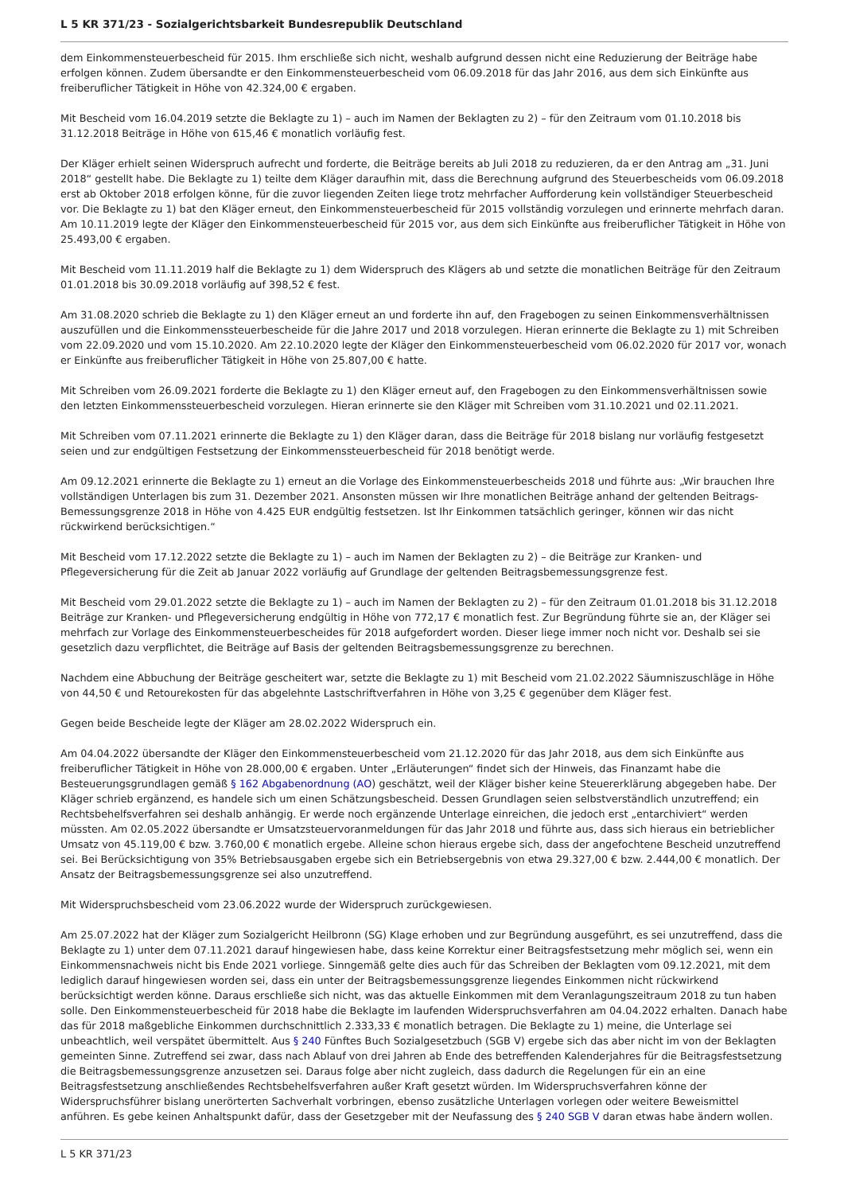L 5 KR 371/23 - Sozialgerichtsbarkeit Bundesrepublik Deutschland
dem Einkommensteuerbescheid für 2015. Ihm erschließe sich nicht, weshalb aufgrund dessen nicht eine Reduzierung der Beiträge habe erfolgen können. Zudem übersandte er den Einkommensteuerbescheid vom 06.09.2018 für das Jahr 2016, aus dem sich Einkünfte aus freiberuflicher Tätigkeit in Höhe von 42.324,00 € ergaben.
Mit Bescheid vom 16.04.2019 setzte die Beklagte zu 1) – auch im Namen der Beklagten zu 2) – für den Zeitraum vom 01.10.2018 bis 31.12.2018 Beiträge in Höhe von 615,46 € monatlich vorläufig fest.
Der Kläger erhielt seinen Widerspruch aufrecht und forderte, die Beiträge bereits ab Juli 2018 zu reduzieren, da er den Antrag am „31. Juni 2018“ gestellt habe. Die Beklagte zu 1) teilte dem Kläger daraufhin mit, dass die Berechnung aufgrund des Steuerbescheids vom 06.09.2018 erst ab Oktober 2018 erfolgen könne, für die zuvor liegenden Zeiten liege trotz mehrfacher Aufforderung kein vollständiger Steuerbescheid vor. Die Beklagte zu 1) bat den Kläger erneut, den Einkommensteuerbescheid für 2015 vollständig vorzulegen und erinnerte mehrfach daran. Am 10.11.2019 legte der Kläger den Einkommensteuerbescheid für 2015 vor, aus dem sich Einkünfte aus freiberuflicher Tätigkeit in Höhe von 25.493,00 € ergaben.
Mit Bescheid vom 11.11.2019 half die Beklagte zu 1) dem Widerspruch des Klägers ab und setzte die monatlichen Beiträge für den Zeitraum 01.01.2018 bis 30.09.2018 vorläufig auf 398,52 € fest.
Am 31.08.2020 schrieb die Beklagte zu 1) den Kläger erneut an und forderte ihn auf, den Fragebogen zu seinen Einkommensverhältnissen auszufüllen und die Einkommenssteuerbescheide für die Jahre 2017 und 2018 vorzulegen. Hieran erinnerte die Beklagte zu 1) mit Schreiben vom 22.09.2020 und vom 15.10.2020. Am 22.10.2020 legte der Kläger den Einkommensteuerbescheid vom 06.02.2020 für 2017 vor, wonach er Einkünfte aus freiberuflicher Tätigkeit in Höhe von 25.807,00 € hatte.
Mit Schreiben vom 26.09.2021 forderte die Beklagte zu 1) den Kläger erneut auf, den Fragebogen zu den Einkommensverhältnissen sowie den letzten Einkommenssteuerbescheid vorzulegen. Hieran erinnerte sie den Kläger mit Schreiben vom 31.10.2021 und 02.11.2021.
Mit Schreiben vom 07.11.2021 erinnerte die Beklagte zu 1) den Kläger daran, dass die Beiträge für 2018 bislang nur vorläufig festgesetzt seien und zur endgültigen Festsetzung der Einkommenssteuerbescheid für 2018 benötigt werde.
Am 09.12.2021 erinnerte die Beklagte zu 1) erneut an die Vorlage des Einkommensteuerbescheids 2018 und führte aus: „Wir brauchen Ihre vollständigen Unterlagen bis zum 31. Dezember 2021. Ansonsten müssen wir Ihre monatlichen Beiträge anhand der geltenden Beitrags-Bemessungsgrenze 2018 in Höhe von 4.425 EUR endgültig festsetzen. Ist Ihr Einkommen tatsächlich geringer, können wir das nicht rückwirkend berücksichtigen.“
Mit Bescheid vom 17.12.2022 setzte die Beklagte zu 1) – auch im Namen der Beklagten zu 2) – die Beiträge zur Kranken- und Pflegeversicherung für die Zeit ab Januar 2022 vorläufig auf Grundlage der geltenden Beitragsbemessungsgrenze fest.
Mit Bescheid vom 29.01.2022 setzte die Beklagte zu 1) – auch im Namen der Beklagten zu 2) – für den Zeitraum 01.01.2018 bis 31.12.2018 Beiträge zur Kranken- und Pflegeversicherung endgültig in Höhe von 772,17 € monatlich fest. Zur Begründung führte sie an, der Kläger sei mehrfach zur Vorlage des Einkommensteuerbescheides für 2018 aufgefordert worden. Dieser liege immer noch nicht vor. Deshalb sei sie gesetzlich dazu verpflichtet, die Beiträge auf Basis der geltenden Beitragsbemessungsgrenze zu berechnen.
Nachdem eine Abbuchung der Beiträge gescheitert war, setzte die Beklagte zu 1) mit Bescheid vom 21.02.2022 Säumniszuschläge in Höhe von 44,50 € und Retourekosten für das abgelehnte Lastschriftverfahren in Höhe von 3,25 € gegenüber dem Kläger fest.
Gegen beide Bescheide legte der Kläger am 28.02.2022 Widerspruch ein.
Am 04.04.2022 übersandte der Kläger den Einkommensteuerbescheid vom 21.12.2020 für das Jahr 2018, aus dem sich Einkünfte aus freiberuflicher Tätigkeit in Höhe von 28.000,00 € ergaben. Unter „Erläuterungen“ findet sich der Hinweis, das Finanzamt habe die Besteuerungsgrundlagen gemäß § 162 Abgabenordnung (AO) geschätzt, weil der Kläger bisher keine Steuererklärung abgegeben habe. Der Kläger schrieb ergänzend, es handele sich um einen Schätzungsbescheid. Dessen Grundlagen seien selbstverständlich unzutreffend; ein Rechtsbehelfsverfahren sei deshalb anhängig. Er werde noch ergänzende Unterlage einreichen, die jedoch erst „entarchiviert“ werden müssten. Am 02.05.2022 übersandte er Umsatzsteuervoranmeldungen für das Jahr 2018 und führte aus, dass sich hieraus ein betrieblicher Umsatz von 45.119,00 € bzw. 3.760,00 € monatlich ergebe. Alleine schon hieraus ergebe sich, dass der angefochtene Bescheid unzutreffend sei. Bei Berücksichtigung von 35% Betriebsausgaben ergebe sich ein Betriebsergebnis von etwa 29.327,00 € bzw. 2.444,00 € monatlich. Der Ansatz der Beitragsbemessungsgrenze sei also unzutreffend.
Mit Widerspruchsbescheid vom 23.06.2022 wurde der Widerspruch zurückgewiesen.
Am 25.07.2022 hat der Kläger zum Sozialgericht Heilbronn (SG) Klage erhoben und zur Begründung ausgeführt, es sei unzutreffend, dass die Beklagte zu 1) unter dem 07.11.2021 darauf hingewiesen habe, dass keine Korrektur einer Beitragsfestsetzung mehr möglich sei, wenn ein Einkommensnachweis nicht bis Ende 2021 vorliege. Sinngemäß gelte dies auch für das Schreiben der Beklagten vom 09.12.2021, mit dem lediglich darauf hingewiesen worden sei, dass ein unter der Beitragsbemessungsgrenze liegendes Einkommen nicht rückwirkend berücksichtigt werden könne. Daraus erschließe sich nicht, was das aktuelle Einkommen mit dem Veranlagungszeitraum 2018 zu tun haben solle. Den Einkommensteuerbescheid für 2018 habe die Beklagte im laufenden Widerspruchsverfahren am 04.04.2022 erhalten. Danach habe das für 2018 maßgebliche Einkommen durchschnittlich 2.333,33 € monatlich betragen. Die Beklagte zu 1) meine, die Unterlage sei unbeachtlich, weil verspätet übermittelt. Aus § 240 Fünftes Buch Sozialgesetzbuch (SGB V) ergebe sich das aber nicht im von der Beklagten gemeinten Sinne. Zutreffend sei zwar, dass nach Ablauf von drei Jahren ab Ende des betreffenden Kalenderjahres für die Beitragsfestsetzung die Beitragsbemessungsgrenze anzusetzen sei. Daraus folge aber nicht zugleich, dass dadurch die Regelungen für ein an eine Beitragsfestsetzung anschließendes Rechtsbehelfsverfahren außer Kraft gesetzt würden. Im Widerspruchsverfahren könne der Widerspruchsführer bislang unerörterten Sachverhalt vorbringen, ebenso zusätzliche Unterlagen vorlegen oder weitere Beweismittel anführen. Es gebe keinen Anhaltspunkt dafür, dass der Gesetzgeber mit der Neufassung des § 240 SGB V daran etwas habe ändern wollen.
L 5 KR 371/23